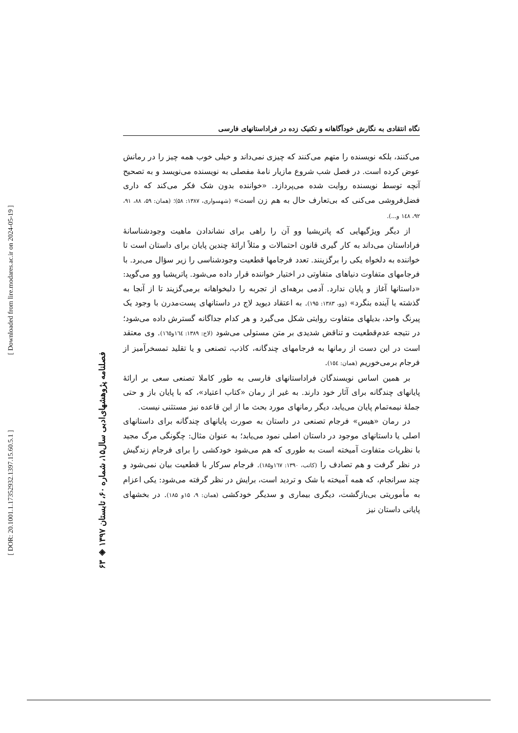[ DOR: 20.1001.1.17352932.1397.15.60.5.1 ]
[ Downloaded from lire.modares.ac.ir on 2024-05-19 ]
۶۳ ◈ فصلنامه پژوهشهای‌ادبی سال۱۵، شماره ۶۰، تابستان ۱۳۹۷
نگاه انتقادی به نگارش خودآگاهانه و تکنیک زده در فراداستانهای فارسی
می‌کنند، بلکه نویسنده را متهم می‌کنند که چیزی نمی‌داند و خیلی خوب همه چیز را در رمانش عوض کرده است. در فصل شب شروع مازیار نامهٔ مفصلی به نویسنده می‌نویسد و به تصحیح آنچه توسط نویسنده روایت شده می‌پردازد. «خواننده بدون شک فکر می‌کند که داری فضل‌فروشی می‌کنی که بی‌تعارف حال به هم زن است» (شهسواری، ۱۳۸۷: ۵۸)؛ (همان: ۵۹، ۸۸، ۹۱، ۹۲، ١٤٨ و...).
از دیگر ویژگیهایی که پاتریشیا وو آن را راهی برای نشاندادن ماهیت وجودشناسانهٔ فراداستان می‌داند به کار گیری قانون احتمالات و مثلاً ارائهٔ چندین پایان برای داستان است تا خواننده به دلخواه یکی را برگزینند. تعدد فرجامها قطعیت وجودشناسی را زیر سؤال می‌برد. با فرجامهای متفاوت دنیاهای متفاوتی در اختیار خواننده قرار داده می‌شود. پاتریشیا وو می‌گوید: «داستانها آغاز و پایان ندارد. آدمی برهه‌ای از تجربه را دلبخواهانه برمی‌گزیند تا از آنجا به گذشته یا آینده بنگرد» (وو، ۱۳۸۳: ۱۹۵). به اعتقاد دیوید لاج در داستانهای پست‌مدرن با وجود یک پیرنگ واحد، بدیلهای متفاوت روایتی شکل می‌گیرد و هر کدام جداگانه گسترش داده می‌شود؛ در نتیجه عدم‌قطعیت و تناقض شدیدی بر متن مستولی می‌شود (لاج: ۱۳۸۹: ١٦٤و١٦٥). وی معتقد است در این دست از رمانها به فرجامهای چندگانه، کاذب، تصنعی و یا تقلید تمسخرآمیز از فرجام برمی‌خوریم (همان: ١٥٤).
بر همین اساس نویسندگان فراداستانهای فارسی به طور کاملا تصنعی سعی بر ارائهٔ پایانهای چندگانه برای آثار خود دارند. به غیر از رمان «کتاب اعتیاد»، که با پایان باز و حتی جملهٔ نیمه‌تمام پایان می‌یابد، دیگر رمانهای مورد بحث ما از این قاعده نیز مستثنی نیست.
در رمان «هیس» فرجام تصنعی در داستان به صورت پایانهای چندگانه برای داستانهای اصلی یا داستانهای موجود در داستان اصلی نمود می‌یابد؛ به عنوان مثال: چگونگی مرگ مجید با نظریات متفاوت آمیخته است به طوری که هم می‌شود خودکشی را برای فرجام زندگیش در نظر گرفت و هم تصادف را (کاتب، ۱۳۹۰: ١٦٧و۱۸۵). فرجام سرکار با قطعیت بیان نمی‌شود و چند سرانجام، که همه آمیخته با شک و تردید است، برایش در نظر گرفته می‌شود: یکی اعزام به مأموریتی بی‌بازگشت، دیگری بیماری و سدیگر خودکشی (همان: ۹، ۱۵و ۱۸۵). در بخشهای پایانی داستان نیز